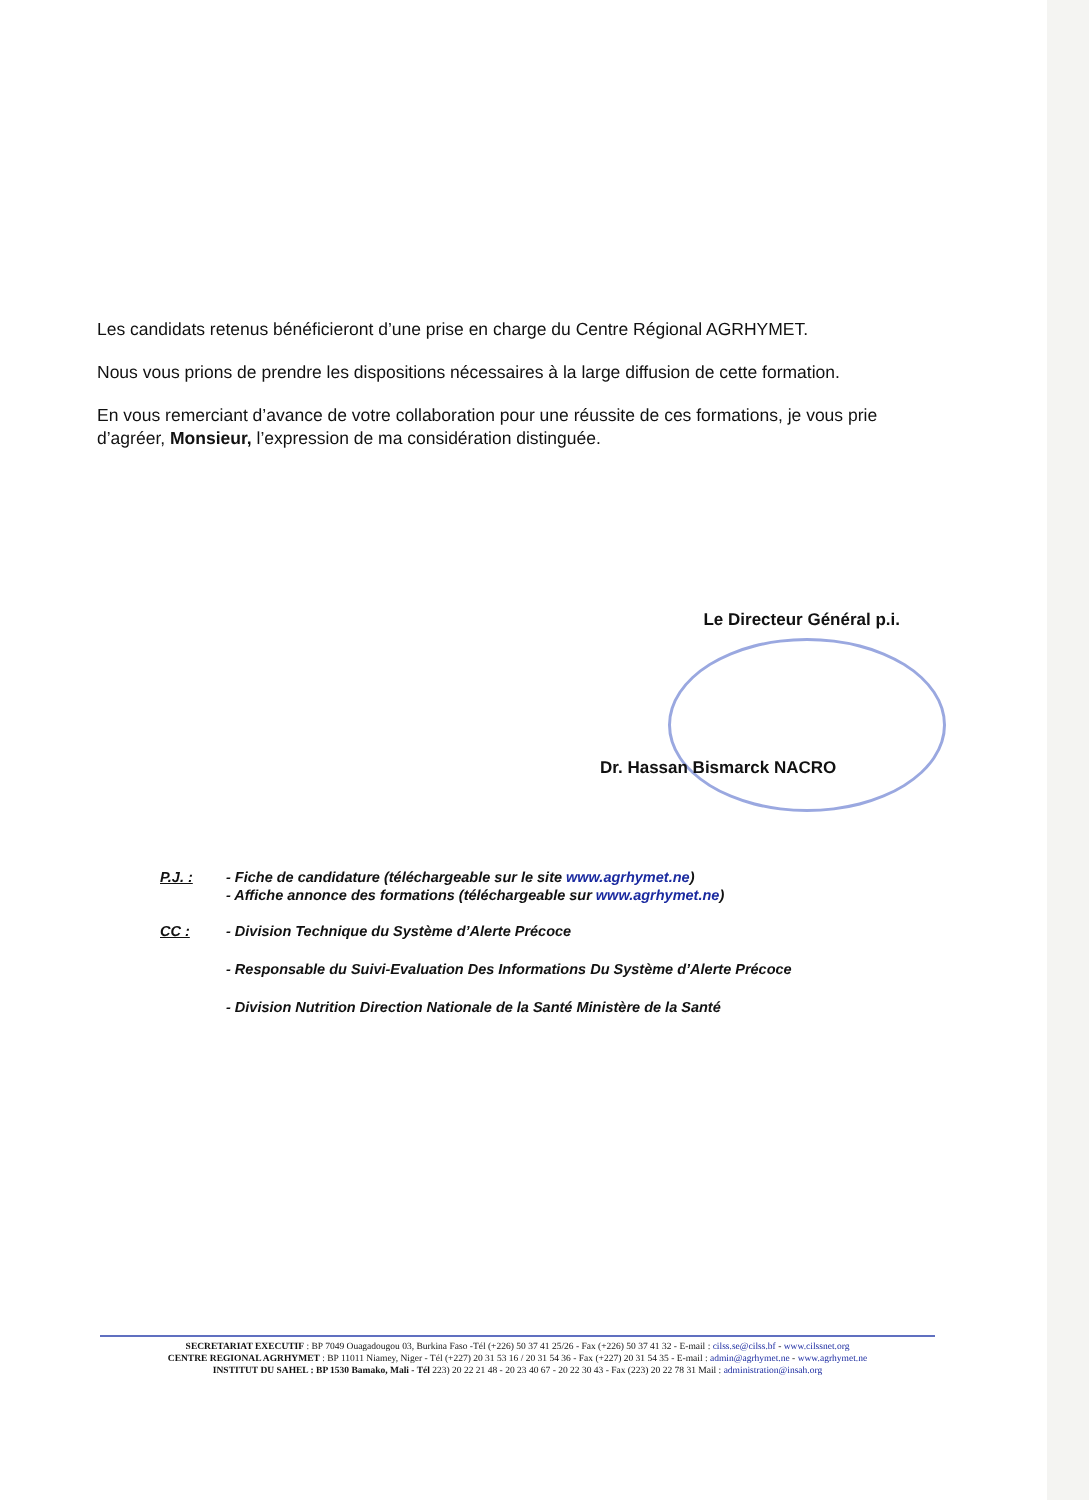Les candidats retenus bénéficieront d’une prise en charge du Centre Régional AGRHYMET.
Nous vous prions de prendre les dispositions nécessaires à la large diffusion de cette formation.
En vous remerciant d’avance de votre collaboration pour une réussite de ces formations, je vous prie d’agréer, Monsieur, l’expression de ma considération distinguée.
Le Directeur Général p.i.
Dr. Hassan Bismarck NACRO
P.J. : - Fiche de candidature (téléchargeable sur le site www.agrhymet.ne)
- Affiche annonce des formations (téléchargeable sur www.agrhymet.ne)
CC : - Division Technique du Système d’Alerte Précoce
- Responsable du Suivi-Evaluation Des Informations Du Système d’Alerte Précoce
- Division Nutrition Direction Nationale de la Santé Ministère de la Santé
SECRETARIAT EXECUTIF : BP 7049 Ouagadougou 03, Burkina Faso -Tél (+226) 50 37 41 25/26 - Fax (+226) 50 37 41 32 - E-mail : cilss.se@cilss.bf - www.cilssnet.org
CENTRE REGIONAL AGRHYMET : BP 11011 Niamey, Niger - Tél (+227) 20 31 53 16 / 20 31 54 36 - Fax (+227) 20 31 54 35 - E-mail : admin@agrhymet.ne - www.agrhymet.ne
INSTITUT DU SAHEL : BP 1530 Bamako, Mali - Tél 223) 20 22 21 48 - 20 23 40 67 - 20 22 30 43 - Fax (223) 20 22 78 31 Mail : administration@insah.org